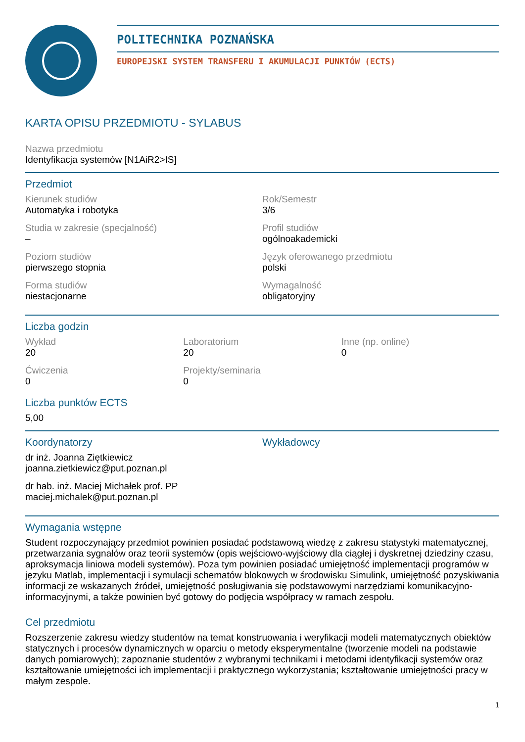POLITECHNIKA POZNAŃSKA
EUROPEJSKI SYSTEM TRANSFERU I AKUMULACJI PUNKTÓW (ECTS)
KARTA OPISU PRZEDMIOTU - SYLABUS
Nazwa przedmiotu
Identyfikacja systemów [N1AiR2>IS]
Przedmiot
Kierunek studiów
Automatyka i robotyka
Rok/Semestr
3/6
Studia w zakresie (specjalność)
–
Profil studiów
ogólnoakademicki
Poziom studiów
pierwszego stopnia
Język oferowanego przedmiotu
polski
Forma studiów
niestacjonarne
Wymagalność
obligatoryjny
Liczba godzin
Wykład
20
Laboratorium
20
Inne (np. online)
0
Ćwiczenia
0
Projekty/seminaria
0
Liczba punktów ECTS
5,00
Koordynatorzy
dr inż. Joanna Ziętkiewicz
joanna.zietkiewicz@put.poznan.pl
dr hab. inż. Maciej Michałek prof. PP
maciej.michalek@put.poznan.pl
Wykładowcy
Wymagania wstępne
Student rozpoczynający przedmiot powinien posiadać podstawową wiedzę z zakresu statystyki matematycznej, przetwarzania sygnałów oraz teorii systemów (opis wejściowo-wyjściowy dla ciągłej i dyskretnej dziedziny czasu, aproksymacja liniowa modeli systemów). Poza tym powinien posiadać umiejętność implementacji programów w języku Matlab, implementacji i symulacji schematów blokowych w środowisku Simulink, umiejętność pozyskiwania informacji ze wskazanych źródeł, umiejętność posługiwania się podstawowymi narzędziami komunikacyjno-informacyjnymi, a także powinien być gotowy do podjęcia współpracy w ramach zespołu.
Cel przedmiotu
Rozszerzenie zakresu wiedzy studentów na temat konstruowania i weryfikacji modeli matematycznych obiektów statycznych i procesów dynamicznych w oparciu o metody eksperymentalne (tworzenie modeli na podstawie danych pomiarowych); zapoznanie studentów z wybranymi technikami i metodami identyfikacji systemów oraz kształtowanie umiejętności ich implementacji i praktycznego wykorzystania; kształtowanie umiejętności pracy w małym zespole.
1